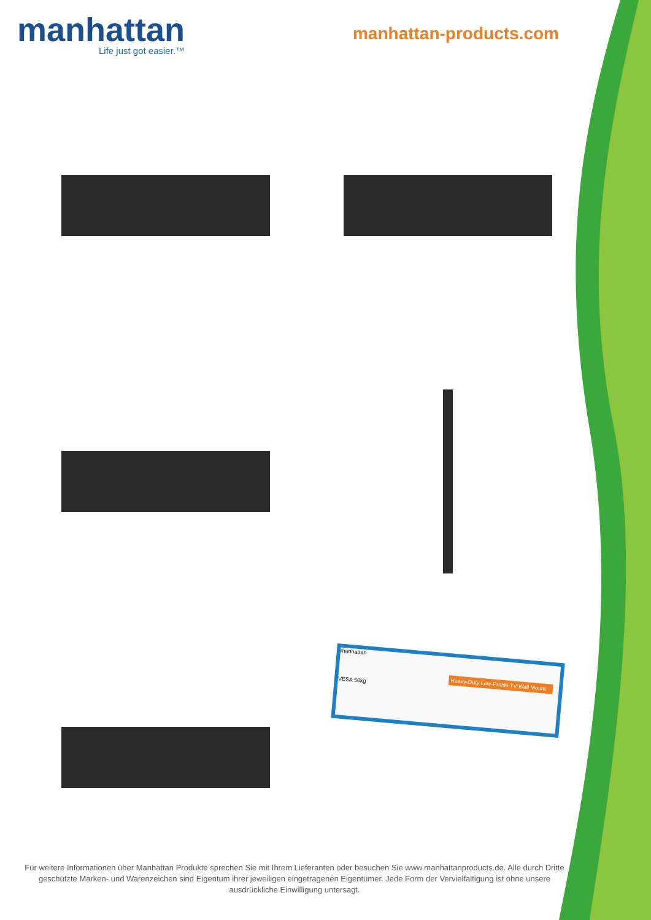manhattan
Life just got easier.™
manhattan-products.com
manhattan
Heavy-Duty Low-Profile TV Wall Mount
VESA 50kg
Für weitere Informationen über Manhattan Produkte sprechen Sie mit Ihrem Lieferanten oder besuchen Sie www.manhattanproducts.de. Alle durch Dritte geschützte Marken- und Warenzeichen sind Eigentum ihrer jeweiligen eingetragenen Eigentümer. Jede Form der Vervielfaltigung ist ohne unsere ausdrückliche Einwilligung untersagt.